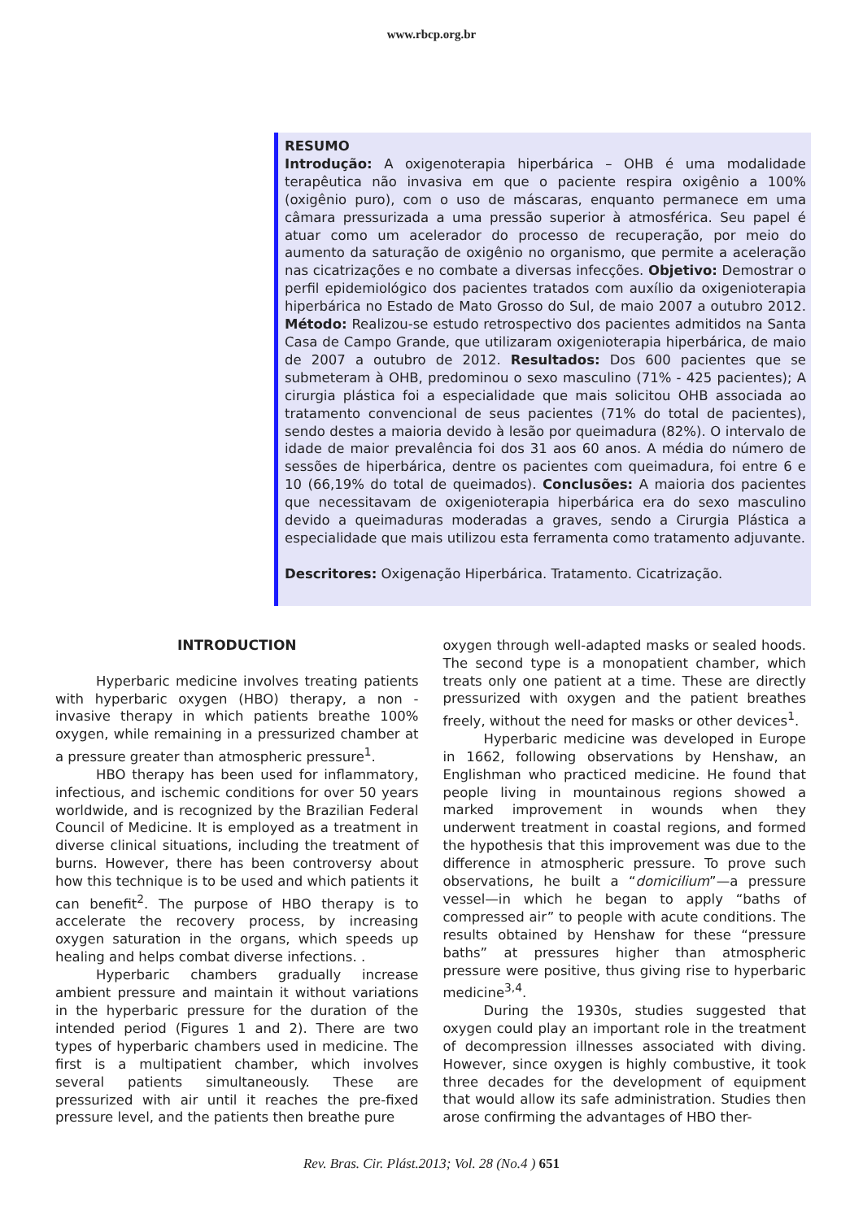www.rbcp.org.br
RESUMO
Introdução: A oxigenoterapia hiperbárica – OHB é uma modalidade terapêutica não invasiva em que o paciente respira oxigênio a 100% (oxigênio puro), com o uso de máscaras, enquanto permanece em uma câmara pressurizada a uma pressão superior à atmosférica. Seu papel é atuar como um acelerador do processo de recuperação, por meio do aumento da saturação de oxigênio no organismo, que permite a aceleração nas cicatrizações e no combate a diversas infecções. Objetivo: Demostrar o perfil epidemiológico dos pacientes tratados com auxílio da oxigenioterapia hiperbárica no Estado de Mato Grosso do Sul, de maio 2007 a outubro 2012. Método: Realizou-se estudo retrospectivo dos pacientes admitidos na Santa Casa de Campo Grande, que utilizaram oxigenioterapia hiperbárica, de maio de 2007 a outubro de 2012. Resultados: Dos 600 pacientes que se submeteram à OHB, predominou o sexo masculino (71% - 425 pacientes); A cirurgia plástica foi a especialidade que mais solicitou OHB associada ao tratamento convencional de seus pacientes (71% do total de pacientes), sendo destes a maioria devido à lesão por queimadura (82%). O intervalo de idade de maior prevalência foi dos 31 aos 60 anos. A média do número de sessões de hiperbárica, dentre os pacientes com queimadura, foi entre 6 e 10 (66,19% do total de queimados). Conclusões: A maioria dos pacientes que necessitavam de oxigenioterapia hiperbárica era do sexo masculino devido a queimaduras moderadas a graves, sendo a Cirurgia Plástica a especialidade que mais utilizou esta ferramenta como tratamento adjuvante.
Descritores: Oxigenação Hiperbárica. Tratamento. Cicatrização.
INTRODUCTION
Hyperbaric medicine involves treating patients with hyperbaric oxygen (HBO) therapy, a non -invasive therapy in which patients breathe 100% oxygen, while remaining in a pressurized chamber at a pressure greater than atmospheric pressure<sup>1</sup>.
HBO therapy has been used for inflammatory, infectious, and ischemic conditions for over 50 years worldwide, and is recognized by the Brazilian Federal Council of Medicine. It is employed as a treatment in diverse clinical situations, including the treatment of burns. However, there has been controversy about how this technique is to be used and which patients it can benefit<sup>2</sup>. The purpose of HBO therapy is to accelerate the recovery process, by increasing oxygen saturation in the organs, which speeds up healing and helps combat diverse infections. .
Hyperbaric chambers gradually increase ambient pressure and maintain it without variations in the hyperbaric pressure for the duration of the intended period (Figures 1 and 2). There are two types of hyperbaric chambers used in medicine. The first is a multipatient chamber, which involves several patients simultaneously. These are pressurized with air until it reaches the pre-fixed pressure level, and the patients then breathe pure
oxygen through well-adapted masks or sealed hoods. The second type is a monopatient chamber, which treats only one patient at a time. These are directly pressurized with oxygen and the patient breathes freely, without the need for masks or other devices<sup>1</sup>.
Hyperbaric medicine was developed in Europe in 1662, following observations by Henshaw, an Englishman who practiced medicine. He found that people living in mountainous regions showed a marked improvement in wounds when they underwent treatment in coastal regions, and formed the hypothesis that this improvement was due to the difference in atmospheric pressure. To prove such observations, he built a “domicilium”—a pressure vessel—in which he began to apply “baths of compressed air” to people with acute conditions. The results obtained by Henshaw for these “pressure baths” at pressures higher than atmospheric pressure were positive, thus giving rise to hyperbaric medicine<sup>3,4</sup>.
During the 1930s, studies suggested that oxygen could play an important role in the treatment of decompression illnesses associated with diving. However, since oxygen is highly combustive, it took three decades for the development of equipment that would allow its safe administration. Studies then arose confirming the advantages of HBO ther-
Rev. Bras. Cir. Plást.2013; Vol. 28 (No.4 ) 651